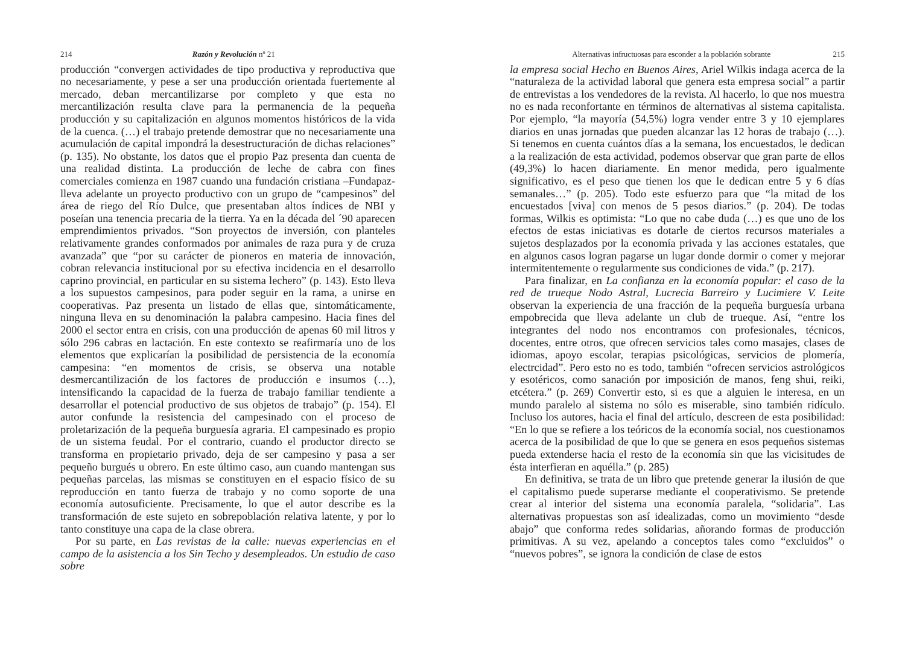214 Razón y Revolución nº 21
producción “convergen actividades de tipo productiva y reproductiva que no necesariamente, y pese a ser una producción orientada fuertemente al mercado, deban mercantilizarse por completo y que esta no mercantilización resulta clave para la permanencia de la pequeña producción y su capitalización en algunos momentos históricos de la vida de la cuenca. (…) el trabajo pretende demostrar que no necesariamente una acumulación de capital impondrá la desestructuración de dichas relaciones” (p. 135). No obstante, los datos que el propio Paz presenta dan cuenta de una realidad distinta. La producción de leche de cabra con fines comerciales comienza en 1987 cuando una fundación cristiana –Fundapaz- lleva adelante un proyecto productivo con un grupo de “campesinos” del área de riego del Río Dulce, que presentaban altos índices de NBI y poseían una tenencia precaria de la tierra. Ya en la década del ´90 aparecen emprendimientos privados. “Son proyectos de inversión, con planteles relativamente grandes conformados por animales de raza pura y de cruza avanzada” que “por su carácter de pioneros en materia de innovación, cobran relevancia institucional por su efectiva incidencia en el desarrollo caprino provincial, en particular en su sistema lechero” (p. 143). Esto lleva a los supuestos campesinos, para poder seguir en la rama, a unirse en cooperativas. Paz presenta un listado de ellas que, sintomáticamente, ninguna lleva en su denominación la palabra campesino. Hacia fines del 2000 el sector entra en crisis, con una producción de apenas 60 mil litros y sólo 296 cabras en lactación. En este contexto se reafirmaría uno de los elementos que explicarían la posibilidad de persistencia de la economía campesina: “en momentos de crisis, se observa una notable desmercantilización de los factores de producción e insumos (…), intensificando la capacidad de la fuerza de trabajo familiar tendiente a desarrollar el potencial productivo de sus objetos de trabajo” (p. 154). El autor confunde la resistencia del campesinado con el proceso de proletarización de la pequeña burguesía agraria. El campesinado es propio de un sistema feudal. Por el contrario, cuando el productor directo se transforma en propietario privado, deja de ser campesino y pasa a ser pequeño burgués u obrero. En este último caso, aun cuando mantengan sus pequeñas parcelas, las mismas se constituyen en el espacio físico de su reproducción en tanto fuerza de trabajo y no como soporte de una economía autosuficiente. Precisamente, lo que el autor describe es la transformación de este sujeto en sobrepoblación relativa latente, y por lo tanto constituye una capa de la clase obrera.
Por su parte, en Las revistas de la calle: nuevas experiencias en el campo de la asistencia a los Sin Techo y desempleados. Un estudio de caso sobre
Alternativas infructuosas para esconder a la población sobrante 215
la empresa social Hecho en Buenos Aires, Ariel Wilkis indaga acerca de la “naturaleza de la actividad laboral que genera esta empresa social” a partir de entrevistas a los vendedores de la revista. Al hacerlo, lo que nos muestra no es nada reconfortante en términos de alternativas al sistema capitalista. Por ejemplo, “la mayoría (54,5%) logra vender entre 3 y 10 ejemplares diarios en unas jornadas que pueden alcanzar las 12 horas de trabajo (…). Si tenemos en cuenta cuántos días a la semana, los encuestados, le dedican a la realización de esta actividad, podemos observar que gran parte de ellos (49,3%) lo hacen diariamente. En menor medida, pero igualmente significativo, es el peso que tienen los que le dedican entre 5 y 6 días semanales…” (p. 205). Todo este esfuerzo para que “la mitad de los encuestados [viva] con menos de 5 pesos diarios.” (p. 204). De todas formas, Wilkis es optimista: “Lo que no cabe duda (…) es que uno de los efectos de estas iniciativas es dotarle de ciertos recursos materiales a sujetos desplazados por la economía privada y las acciones estatales, que en algunos casos logran pagarse un lugar donde dormir o comer y mejorar intermitentemente o regularmente sus condiciones de vida.” (p. 217).
Para finalizar, en La confianza en la economía popular: el caso de la red de trueque Nodo Astral, Lucrecia Barreiro y Lucimiere V. Leite observan la experiencia de una fracción de la pequeña burguesía urbana empobrecida que lleva adelante un club de trueque. Así, “entre los integrantes del nodo nos encontramos con profesionales, técnicos, docentes, entre otros, que ofrecen servicios tales como masajes, clases de idiomas, apoyo escolar, terapias psicológicas, servicios de plomería, electrcidad”. Pero esto no es todo, también “ofrecen servicios astrológicos y esotéricos, como sanación por imposición de manos, feng shui, reiki, etcétera.” (p. 269) Convertir esto, si es que a alguien le interesa, en un mundo paralelo al sistema no sólo es miserable, sino también ridículo. Incluso los autores, hacia el final del artículo, descreen de esta posibilidad: “En lo que se refiere a los teóricos de la economía social, nos cuestionamos acerca de la posibilidad de que lo que se genera en esos pequeños sistemas pueda extenderse hacia el resto de la economía sin que las vicisitudes de ésta interfieran en aquélla.” (p. 285)
En definitiva, se trata de un libro que pretende generar la ilusión de que el capitalismo puede superarse mediante el cooperativismo. Se pretende crear al interior del sistema una economía paralela, “solidaria”. Las alternativas propuestas son así idealizadas, como un movimiento “desde abajo” que conforma redes solidarias, añorando formas de producción primitivas. A su vez, apelando a conceptos tales como “excluidos” o “nuevos pobres”, se ignora la condición de clase de estos